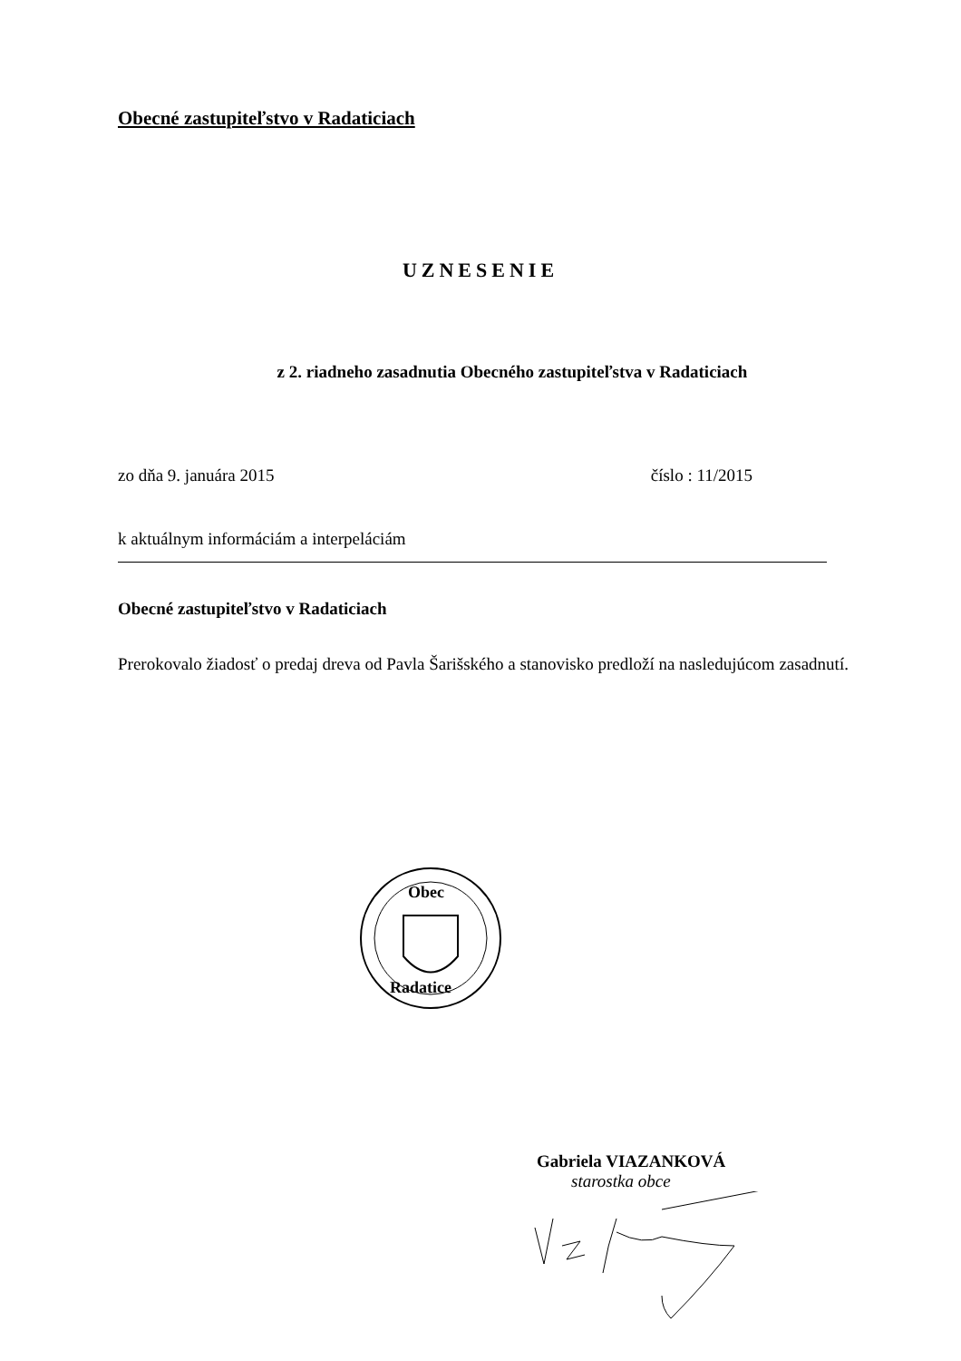Obecné zastupiteľstvo v Radaticiach
UZNESENIE
z 2. riadneho zasadnutia Obecného zastupiteľstva v Radaticiach
zo dňa 9. januára 2015 číslo : 11/2015
k aktuálnym informáciám a interpeláciám
Obecné zastupiteľstvo v Radaticiach
Prerokovalo žiadosť o predaj dreva od Pavla Šarišského a stanovisko predloží na nasledujúcom zasadnutí.
Obec
Radatice
Gabriela VIAZANKOVÁ
starostka obce